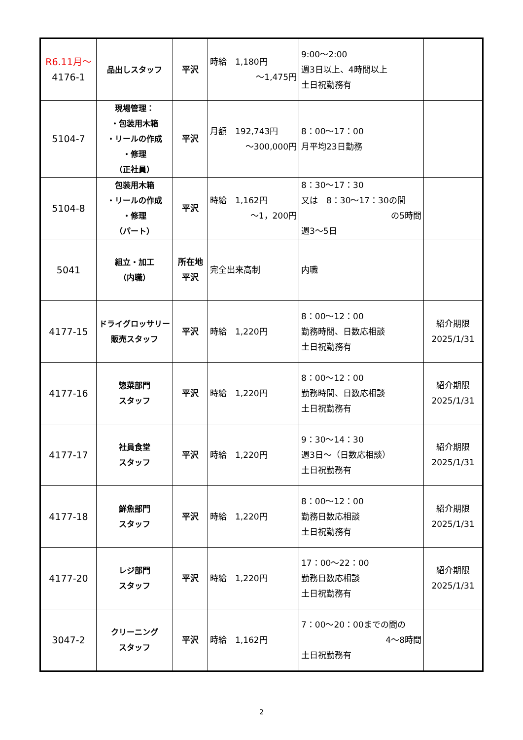| R6.11月～ 4176-1 | 品出しスタッフ | 平沢 | 時給 1,180円 ～1,475円 | 9:00～2:00 週3日以上、4時間以上 土日祝勤務有 | |
| 5104-7 | 現場管理： ・包装用木箱 ・リールの作成 ・修理 （正社員） | 平沢 | 月額 192,743円 ～300,000円 | 8：00～17：00 月平均23日勤務 | |
| 5104-8 | 包装用木箱 ・リールの作成 ・修理 （パート） | 平沢 | 時給 1,162円 ～1，200円 | 8：30～17：30 又は 8：30～17：30の間 の5時間 週3～5日 | |
| 5041 | 組立・加工 （内職） | 所在地 平沢 | 完全出来高制 | 内職 | |
| 4177-15 | ドライグロッサリー 販売スタッフ | 平沢 | 時給 1,220円 | 8：00～12：00 勤務時間、日数応相談 土日祝勤務有 | 紹介期限 2025/1/31 |
| 4177-16 | 惣菜部門 スタッフ | 平沢 | 時給 1,220円 | 8：00～12：00 勤務時間、日数応相談 土日祝勤務有 | 紹介期限 2025/1/31 |
| 4177-17 | 社員食堂 スタッフ | 平沢 | 時給 1,220円 | 9：30～14：30 週3日～（日数応相談） 土日祝勤務有 | 紹介期限 2025/1/31 |
| 4177-18 | 鮮魚部門 スタッフ | 平沢 | 時給 1,220円 | 8：00～12：00 勤務日数応相談 土日祝勤務有 | 紹介期限 2025/1/31 |
| 4177-20 | レジ部門 スタッフ | 平沢 | 時給 1,220円 | 17：00～22：00 勤務日数応相談 土日祝勤務有 | 紹介期限 2025/1/31 |
| 3047-2 | クリーニング スタッフ | 平沢 | 時給 1,162円 | 7：00～20：00までの間の 4～8時間 土日祝勤務有 | |
2